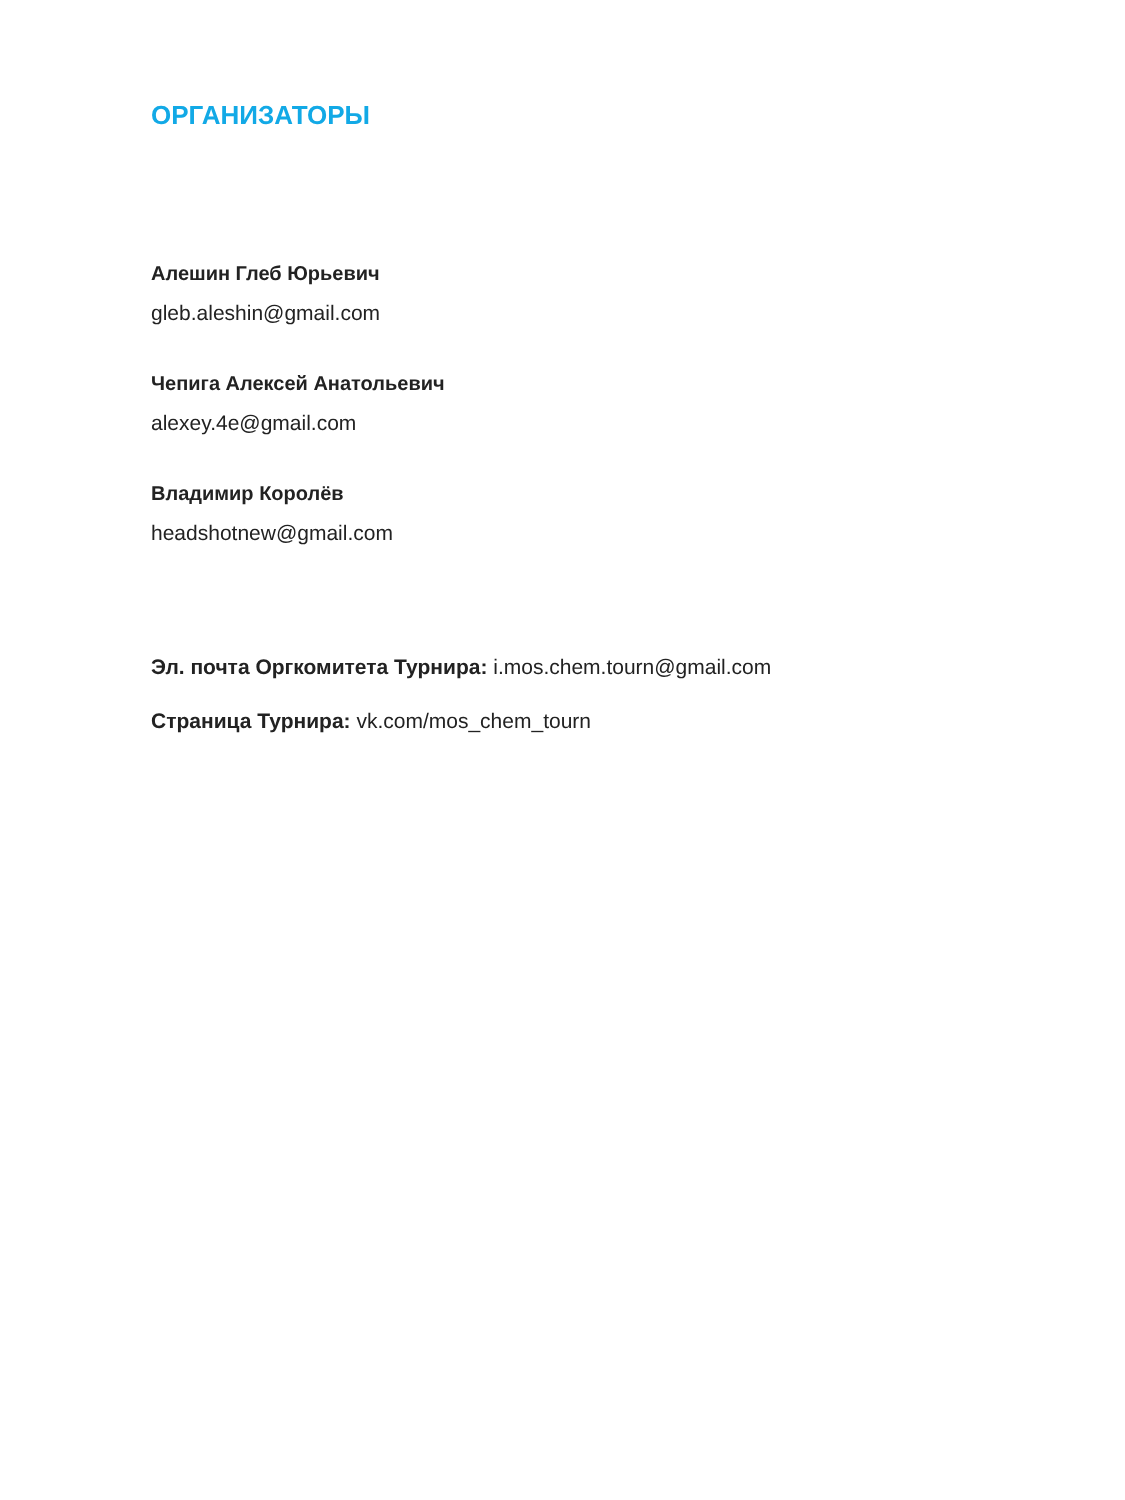ОРГАНИЗАТОРЫ
Алешин Глеб Юрьевич
gleb.aleshin@gmail.com
Чепига Алексей Анатольевич
alexey.4e@gmail.com
Владимир Королёв
headshotnew@gmail.com
Эл. почта Оргкомитета Турнира: i.mos.chem.tourn@gmail.com
Страница Турнира: vk.com/mos_chem_tourn